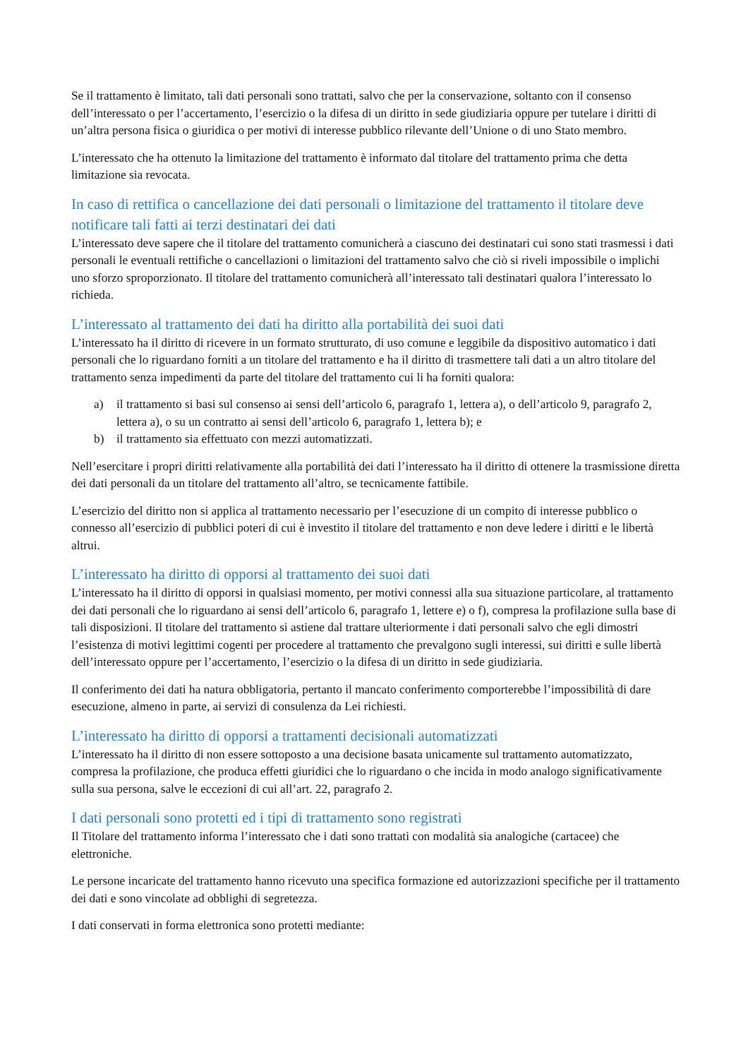Se il trattamento è limitato, tali dati personali sono trattati, salvo che per la conservazione, soltanto con il consenso dell’interessato o per l’accertamento, l’esercizio o la difesa di un diritto in sede giudiziaria oppure per tutelare i diritti di un’altra persona fisica o giuridica o per motivi di interesse pubblico rilevante dell’Unione o di uno Stato membro.
L’interessato che ha ottenuto la limitazione del trattamento è informato dal titolare del trattamento prima che detta limitazione sia revocata.
In caso di rettifica o cancellazione dei dati personali o limitazione del trattamento il titolare deve notificare tali fatti ai terzi destinatari dei dati
L’interessato deve sapere che il titolare del trattamento comunicherà a ciascuno dei destinatari cui sono stati trasmessi i dati personali le eventuali rettifiche o cancellazioni o limitazioni del trattamento salvo che ciò si riveli impossibile o implichi uno sforzo sproporzionato. Il titolare del trattamento comunicherà all’interessato tali destinatari qualora l’interessato lo richieda.
L’interessato al trattamento dei dati ha diritto alla portabilità dei suoi dati
L’interessato ha il diritto di ricevere in un formato strutturato, di uso comune e leggibile da dispositivo automatico i dati personali che lo riguardano forniti a un titolare del trattamento e ha il diritto di trasmettere tali dati a un altro titolare del trattamento senza impedimenti da parte del titolare del trattamento cui li ha forniti qualora:
a) il trattamento si basi sul consenso ai sensi dell’articolo 6, paragrafo 1, lettera a), o dell’articolo 9, paragrafo 2, lettera a), o su un contratto ai sensi dell’articolo 6, paragrafo 1, lettera b); e
b) il trattamento sia effettuato con mezzi automatizzati.
Nell’esercitare i propri diritti relativamente alla portabilità dei dati l’interessato ha il diritto di ottenere la trasmissione diretta dei dati personali da un titolare del trattamento all’altro, se tecnicamente fattibile.
L’esercizio del diritto non si applica al trattamento necessario per l’esecuzione di un compito di interesse pubblico o connesso all’esercizio di pubblici poteri di cui è investito il titolare del trattamento e non deve ledere i diritti e le libertà altrui.
L’interessato ha diritto di opporsi al trattamento dei suoi dati
L’interessato ha il diritto di opporsi in qualsiasi momento, per motivi connessi alla sua situazione particolare, al trattamento dei dati personali che lo riguardano ai sensi dell’articolo 6, paragrafo 1, lettere e) o f), compresa la profilazione sulla base di tali disposizioni. Il titolare del trattamento si astiene dal trattare ulteriormente i dati personali salvo che egli dimostri l’esistenza di motivi legittimi cogenti per procedere al trattamento che prevalgono sugli interessi, sui diritti e sulle libertà dell’interessato oppure per l’accertamento, l’esercizio o la difesa di un diritto in sede giudiziaria.
Il conferimento dei dati ha natura obbligatoria, pertanto il mancato conferimento comporterebbe l’impossibilità di dare esecuzione, almeno in parte, ai servizi di consulenza da Lei richiesti.
L’interessato ha diritto di opporsi a trattamenti decisionali automatizzati
L’interessato ha il diritto di non essere sottoposto a una decisione basata unicamente sul trattamento automatizzato, compresa la profilazione, che produca effetti giuridici che lo riguardano o che incida in modo analogo significativamente sulla sua persona, salve le eccezioni di cui all’art. 22, paragrafo 2.
I dati personali sono protetti ed i tipi di trattamento sono registrati
Il Titolare del trattamento informa l’interessato che i dati sono trattati con modalità sia analogiche (cartacee) che elettroniche.
Le persone incaricate del trattamento hanno ricevuto una specifica formazione ed autorizzazioni specifiche per il trattamento dei dati e sono vincolate ad obblighi di segretezza.
I dati conservati in forma elettronica sono protetti mediante: